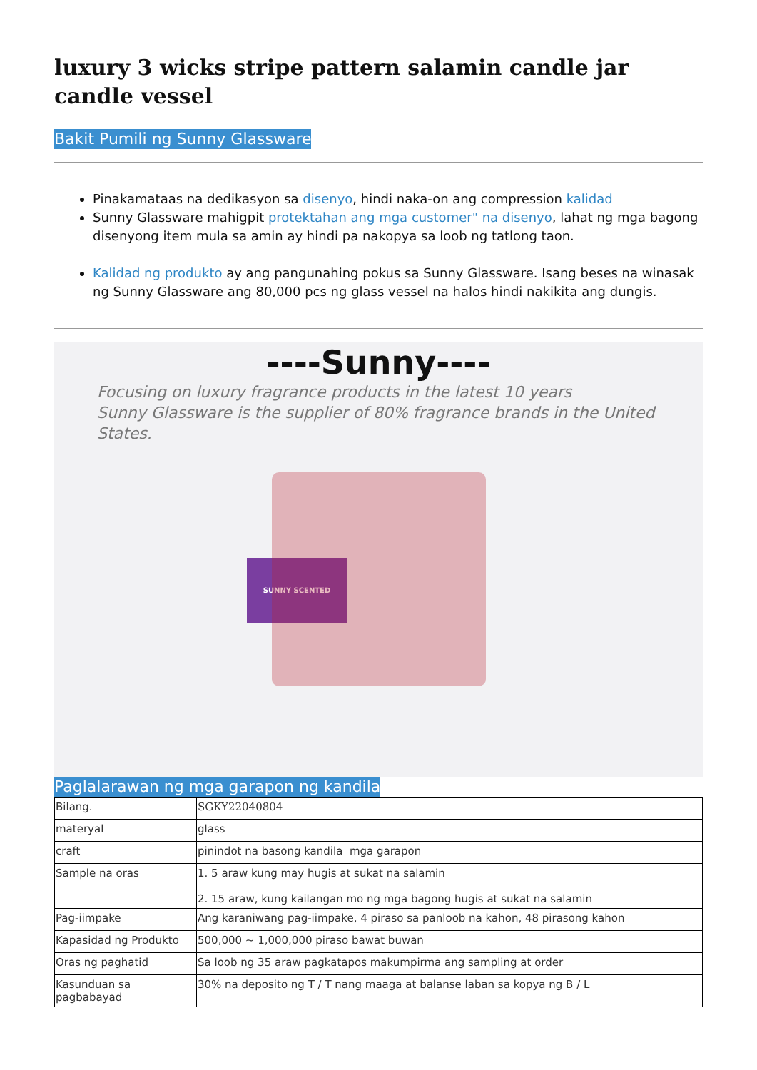luxury 3 wicks stripe pattern salamin candle jar candle vessel
Bakit Pumili ng Sunny Glassware
Pinakamataas na dedikasyon sa disenyo, hindi naka-on ang compression kalidad
Sunny Glassware mahigpit protektahan ang mga customer" na disenyo, lahat ng mga bagong disenyong item mula sa amin ay hindi pa nakopya sa loob ng tatlong taon.
Kalidad ng produkto ay ang pangunahing pokus sa Sunny Glassware. Isang beses na winasak ng Sunny Glassware ang 80,000 pcs ng glass vessel na halos hindi nakikita ang dungis.
----Sunny----
Focusing on luxury fragrance products in the latest 10 years
Sunny Glassware is the supplier of 80% fragrance brands in the United States.
SUNNY SCENTED
Paglalarawan ng mga garapon ng kandila
| Bilang. | SGKY22040804 |
| materyal | glass |
| craft | pinindot na basong kandila mga garapon |
| Sample na oras | 1. 5 araw kung may hugis at sukat na salamin 2. 15 araw, kung kailangan mo ng mga bagong hugis at sukat na salamin |
| Pag-iimpake | Ang karaniwang pag-iimpake, 4 piraso sa panloob na kahon, 48 pirasong kahon |
| Kapasidad ng Produkto | 500,000 ~ 1,000,000 piraso bawat buwan |
| Oras ng paghatid | Sa loob ng 35 araw pagkatapos makumpirma ang sampling at order |
| Kasunduan sa pagbabayad | 30% na deposito ng T / T nang maaga at balanse laban sa kopya ng B / L |